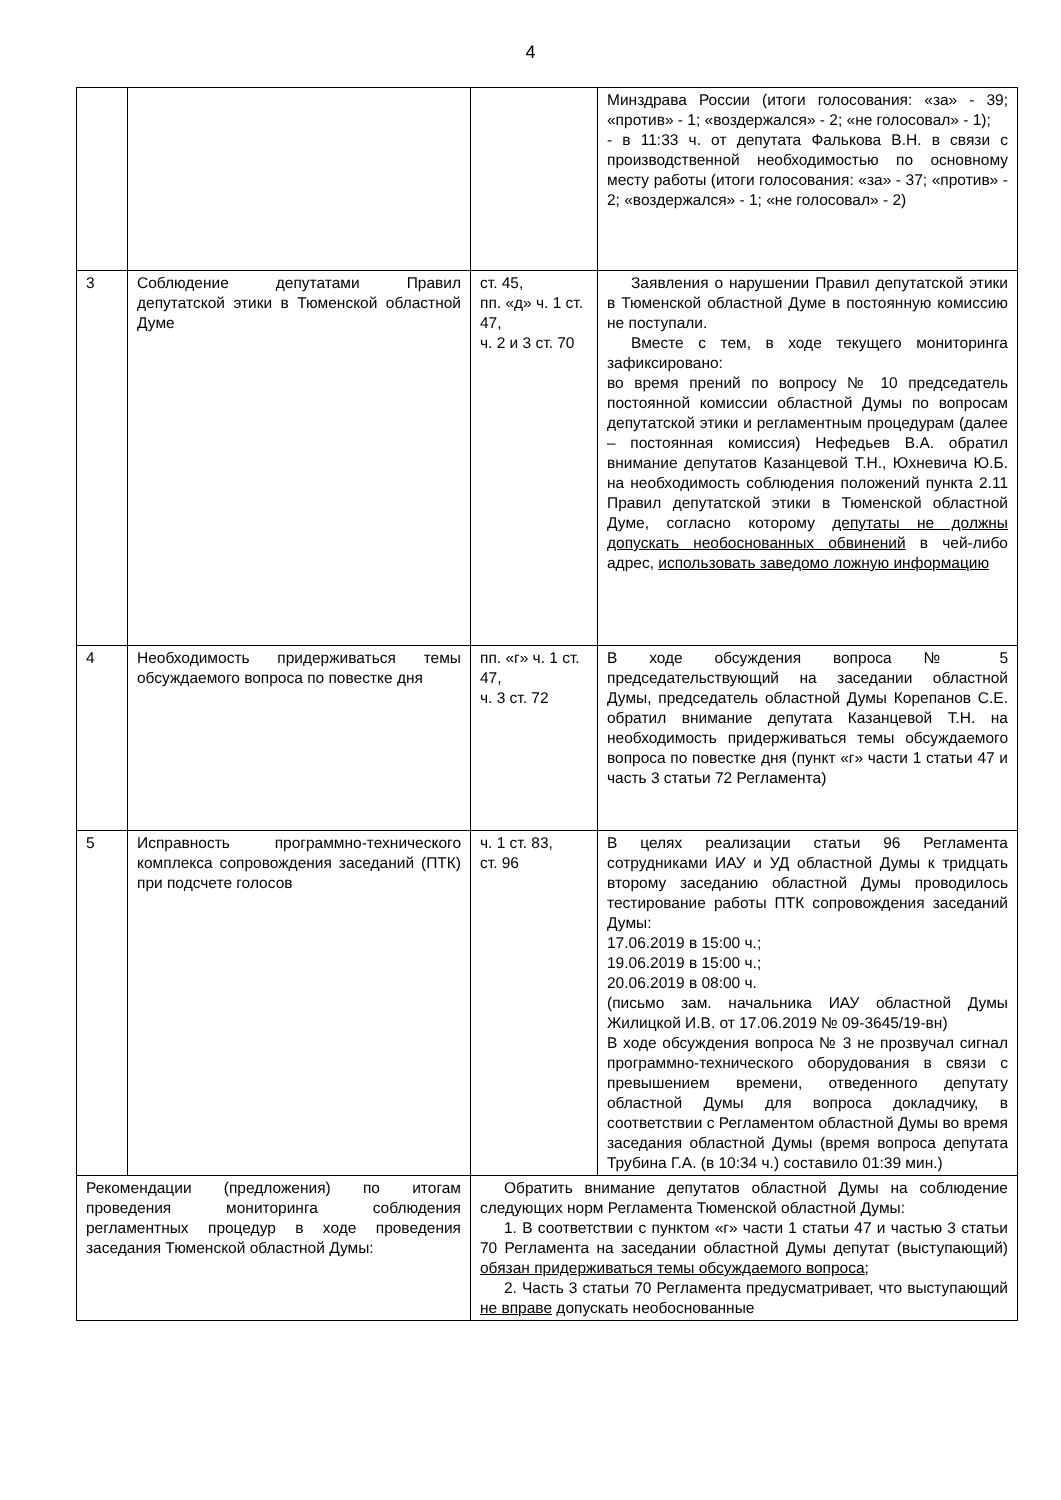4
| | | | Минздрава России (итоги голосования: «за» - 39; «против» - 1; «воздержался» - 2; «не голосовал» - 1); - в 11:33 ч. от депутата Фалькова В.Н. в связи с производственной необходимостью по основному месту работы (итоги голосования: «за» - 37; «против» - 2; «воздержался» - 1; «не голосовал» - 2) |
| 3 | Соблюдение депутатами Правил депутатской этики в Тюменской областной Думе | ст. 45, пп. «д» ч. 1 ст. 47, ч. 2 и 3 ст. 70 | Заявления о нарушении Правил депутатской этики в Тюменской областной Думе в постоянную комиссию не поступали. Вместе с тем, в ходе текущего мониторинга зафиксировано: во время прений по вопросу № 10 председатель постоянной комиссии областной Думы по вопросам депутатской этики и регламентным процедурам (далее – постоянная комиссия) Нефедьев В.А. обратил внимание депутатов Казанцевой Т.Н., Юхневича Ю.Б. на необходимость соблюдения положений пункта 2.11 Правил депутатской этики в Тюменской областной Думе, согласно которому депутаты не должны допускать необоснованных обвинений в чей-либо адрес, использовать заведомо ложную информацию |
| 4 | Необходимость придерживаться темы обсуждаемого вопроса по повестке дня | пп. «г» ч. 1 ст. 47, ч. 3 ст. 72 | В ходе обсуждения вопроса № 5 председательствующий на заседании областной Думы, председатель областной Думы Корепанов С.Е. обратил внимание депутата Казанцевой Т.Н. на необходимость придерживаться темы обсуждаемого вопроса по повестке дня (пункт «г» части 1 статьи 47 и часть 3 статьи 72 Регламента) |
| 5 | Исправность программно-технического комплекса сопровождения заседаний (ПТК) при подсчете голосов | ч. 1 ст. 83, ст. 96 | В целях реализации статьи 96 Регламента сотрудниками ИАУ и УД областной Думы к тридцать второму заседанию областной Думы проводилось тестирование работы ПТК сопровождения заседаний Думы: 17.06.2019 в 15:00 ч.; 19.06.2019 в 15:00 ч.; 20.06.2019 в 08:00 ч. (письмо зам. начальника ИАУ областной Думы Жилицкой И.В. от 17.06.2019 № 09-3645/19-вн) В ходе обсуждения вопроса № 3 не прозвучал сигнал программно-технического оборудования в связи с превышением времени, отведенного депутату областной Думы для вопроса докладчику, в соответствии с Регламентом областной Думы во время заседания областной Думы (время вопроса депутата Трубина Г.А. (в 10:34 ч.) составило 01:39 мин.) |
| Рекомендации (предложения) по итогам проведения мониторинга соблюдения регламентных процедур в ходе проведения заседания Тюменской областной Думы: | | Обратить внимание депутатов областной Думы на соблюдение следующих норм Регламента Тюменской областной Думы: 1. В соответствии с пунктом «г» части 1 статьи 47 и частью 3 статьи 70 Регламента на заседании областной Думы депутат (выступающий) обязан придерживаться темы обсуждаемого вопроса ; 2. Часть 3 статьи 70 Регламента предусматривает, что выступающий не вправе допускать необоснованные | |